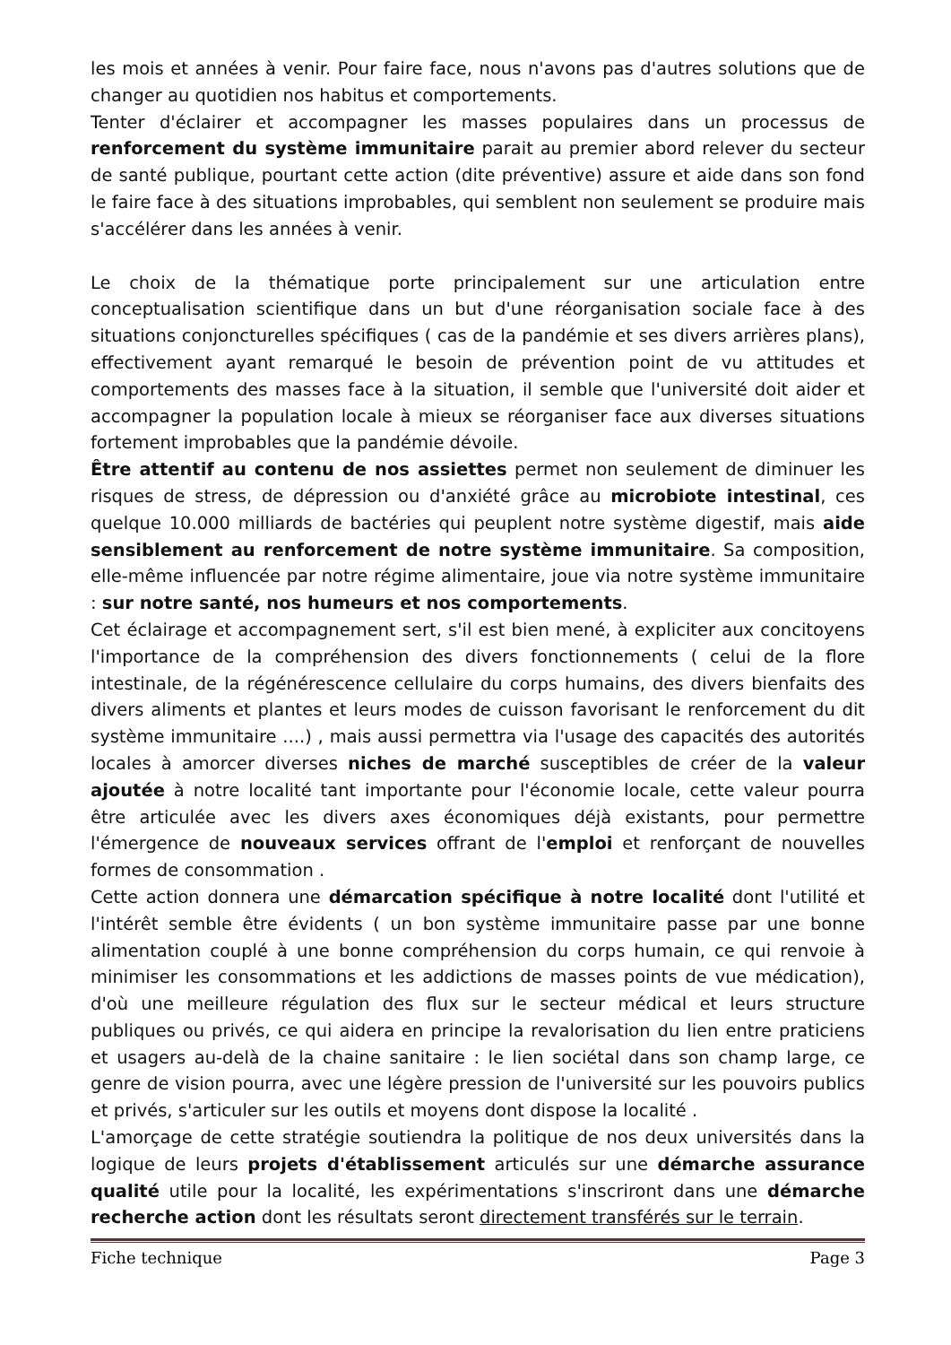les mois et années à venir. Pour faire face, nous n'avons pas d'autres solutions que de changer au quotidien nos habitus et comportements.
Tenter d'éclairer et accompagner les masses populaires dans un processus de renforcement du système immunitaire parait au premier abord relever du secteur de santé publique, pourtant cette action (dite préventive) assure et aide dans son fond le faire face à des situations improbables, qui semblent non seulement se produire mais s'accélérer dans les années à venir.
Le choix de la thématique porte principalement sur une articulation entre conceptualisation scientifique dans un but d'une réorganisation sociale face à des situations conjoncturelles spécifiques ( cas de la pandémie et ses divers arrières plans), effectivement ayant remarqué le besoin de prévention point de vu attitudes et comportements des masses face à la situation, il semble que l'université doit aider et accompagner la population locale à mieux se réorganiser face aux diverses situations fortement improbables que la pandémie dévoile.
Être attentif au contenu de nos assiettes permet non seulement de diminuer les risques de stress, de dépression ou d'anxiété grâce au microbiote intestinal, ces quelque 10.000 milliards de bactéries qui peuplent notre système digestif, mais aide sensiblement au renforcement de notre système immunitaire. Sa composition, elle-même influencée par notre régime alimentaire, joue via notre système immunitaire : sur notre santé, nos humeurs et nos comportements.
Cet éclairage et accompagnement sert, s'il est bien mené, à expliciter aux concitoyens l'importance de la compréhension des divers fonctionnements ( celui de la flore intestinale, de la régénérescence cellulaire du corps humains, des divers bienfaits des divers aliments et plantes et leurs modes de cuisson favorisant le renforcement du dit système immunitaire ....) , mais aussi permettra via l'usage des capacités des autorités locales à amorcer diverses niches de marché susceptibles de créer de la valeur ajoutée à notre localité tant importante pour l'économie locale, cette valeur pourra être articulée avec les divers axes économiques déjà existants, pour permettre l'émergence de nouveaux services offrant de l'emploi et renforçant de nouvelles formes de consommation .
Cette action donnera une démarcation spécifique à notre localité dont l'utilité et l'intérêt semble être évidents ( un bon système immunitaire passe par une bonne alimentation couplé à une bonne compréhension du corps humain, ce qui renvoie à minimiser les consommations et les addictions de masses points de vue médication), d'où une meilleure régulation des flux sur le secteur médical et leurs structure publiques ou privés, ce qui aidera en principe la revalorisation du lien entre praticiens et usagers au-delà de la chaine sanitaire : le lien sociétal dans son champ large, ce genre de vision pourra, avec une légère pression de l'université sur les pouvoirs publics et privés, s'articuler sur les outils et moyens dont dispose la localité .
L'amorçage de cette stratégie soutiendra la politique de nos deux universités dans la logique de leurs projets d'établissement articulés sur une démarche assurance qualité utile pour la localité, les expérimentations s'inscriront dans une démarche recherche action dont les résultats seront directement transférés sur le terrain.
Fiche technique Page 3